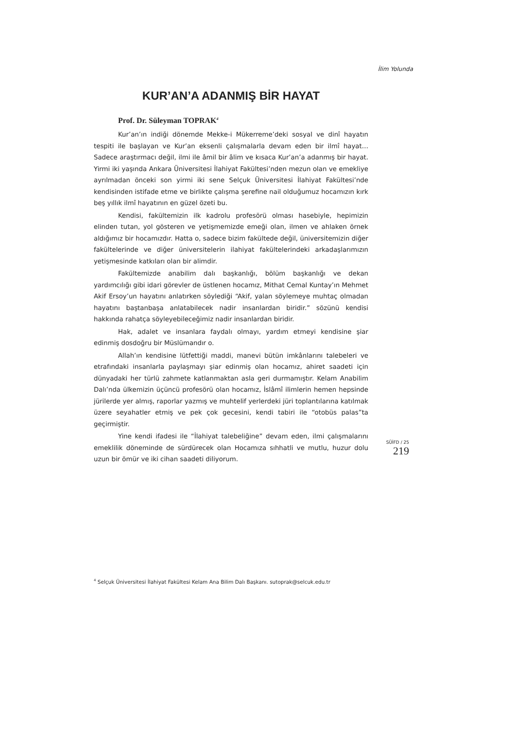İlim Yolunda
KUR’AN’A ADANMIŞ BİR HAYAT
Prof. Dr. Süleyman TOPRAK<sup>4</sup>
Kur’an’ın indiği dönemde Mekke-i Mükerreme’deki sosyal ve dinî hayatın tespiti ile başlayan ve Kur’an eksenli çalışmalarla devam eden bir ilmî hayat… Sadece araştırmacı değil, ilmi ile âmil bir âlim ve kısaca Kur’an’a adanmış bir hayat. Yirmi iki yaşında Ankara Üniversitesi İlahiyat Fakültesi’nden mezun olan ve emekliye ayrılmadan önceki son yirmi iki sene Selçuk Üniversitesi İlahiyat Fakültesi’nde kendisinden istifade etme ve birlikte çalışma şerefine nail olduğumuz hocamızın kırk beş yıllık ilmî hayatının en güzel özeti bu.
Kendisi, fakültemizin ilk kadrolu profesörü olması hasebiyle, hepimizin elinden tutan, yol gösteren ve yetişmemizde emeği olan, ilmen ve ahlaken örnek aldığımız bir hocamızdır. Hatta o, sadece bizim fakültede değil, üniversitemizin diğer fakültelerinde ve diğer üniversitelerin ilahiyat fakültelerindeki arkadaşlarımızın yetişmesinde katkıları olan bir alimdir.
Fakültemizde anabilim dalı başkanlığı, bölüm başkanlığı ve dekan yardımcılığı gibi idari görevler de üstlenen hocamız, Mithat Cemal Kuntay’ın Mehmet Akif Ersoy’un hayatını anlatırken söylediği “Akif, yalan söylemeye muhtaç olmadan hayatını baştanbaşa anlatabilecek nadir insanlardan biridir.” sözünü kendisi hakkında rahatça söyleyebileceğimiz nadir insanlardan biridir.
Hak, adalet ve insanlara faydalı olmayı, yardım etmeyi kendisine şiar edinmiş dosdoğru bir Müslümandır o.
Allah’ın kendisine lütfettiği maddi, manevi bütün imkânlarını talebeleri ve etrafındaki insanlarla paylaşmayı şiar edinmiş olan hocamız, ahiret saadeti için dünyadaki her türlü zahmete katlanmaktan asla geri durmamıştır. Kelam Anabilim Dalı’nda ülkemizin üçüncü profesörü olan hocamız, İslâmî ilimlerin hemen hepsinde jürilerde yer almış, raporlar yazmış ve muhtelif yerlerdeki jüri toplantılarına katılmak üzere seyahatler etmiş ve pek çok gecesini, kendi tabiri ile “otobüs palas”ta geçirmiştir.
Yine kendi ifadesi ile “İlahiyat talebeliğine” devam eden, ilmi çalışmalarını emeklilik döneminde de sürdürecek olan Hocamıza sıhhatli ve mutlu, huzur dolu uzun bir ömür ve iki cihan saadeti diliyorum.
SÜİFD / 25
219
<sup>4</sup> Selçuk Üniversitesi İlahiyat Fakültesi Kelam Ana Bilim Dalı Başkanı. sutoprak@selcuk.edu.tr